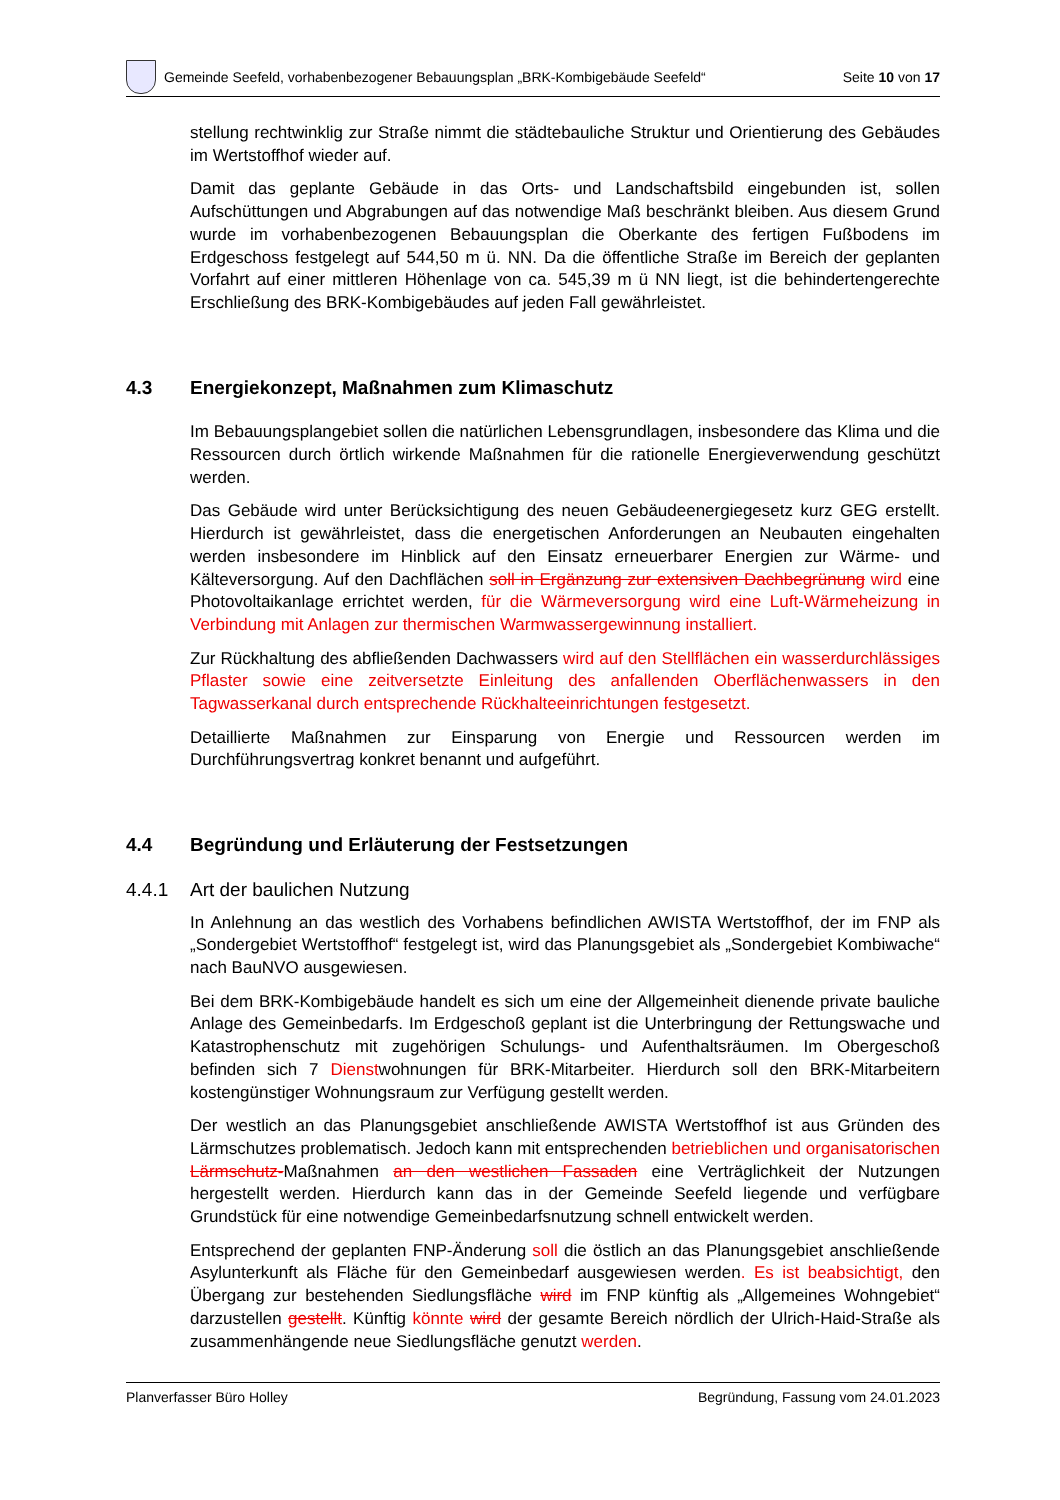Gemeinde Seefeld, vorhabenbezogener Bebauungsplan „BRK-Kombigebäude Seefeld“
Seite 10 von 17
stellung rechtwinklig zur Straße nimmt die städtebauliche Struktur und Orientierung des Gebäudes im Wertstoffhof wieder auf.
Damit das geplante Gebäude in das Orts- und Landschaftsbild eingebunden ist, sollen Aufschüttungen und Abgrabungen auf das notwendige Maß beschränkt bleiben. Aus diesem Grund wurde im vorhabenbezogenen Bebauungsplan die Oberkante des fertigen Fußbodens im Erdgeschoss festgelegt auf 544,50 m ü. NN. Da die öffentliche Straße im Bereich der geplanten Vorfahrt auf einer mittleren Höhenlage von ca. 545,39 m ü NN liegt, ist die behindertengerechte Erschließung des BRK-Kombigebäudes auf jeden Fall gewährleistet.
4.3 Energiekonzept, Maßnahmen zum Klimaschutz
Im Bebauungsplangebiet sollen die natürlichen Lebensgrundlagen, insbesondere das Klima und die Ressourcen durch örtlich wirkende Maßnahmen für die rationelle Energieverwendung geschützt werden.
Das Gebäude wird unter Berücksichtigung des neuen Gebäudeenergiegesetz kurz GEG erstellt. Hierdurch ist gewährleistet, dass die energetischen Anforderungen an Neubauten eingehalten werden insbesondere im Hinblick auf den Einsatz erneuerbarer Energien zur Wärme- und Kälteversorgung. Auf den Dachflächen soll in Ergänzung zur extensiven Dachbegrünung wird eine Photovoltaikanlage errichtet werden, für die Wärmeversorgung wird eine Luft-Wärmeheizung in Verbindung mit Anlagen zur thermischen Warmwassergewinnung installiert.
Zur Rückhaltung des abfließenden Dachwassers wird auf den Stellflächen ein wasserdurchlässiges Pflaster sowie eine zeitversetzte Einleitung des anfallenden Oberflächenwassers in den Tagwasserkanal durch entsprechende Rückhalteeinrichtungen festgesetzt.
Detaillierte Maßnahmen zur Einsparung von Energie und Ressourcen werden im Durchführungsvertrag konkret benannt und aufgeführt.
4.4 Begründung und Erläuterung der Festsetzungen
4.4.1 Art der baulichen Nutzung
In Anlehnung an das westlich des Vorhabens befindlichen AWISTA Wertstoffhof, der im FNP als „Sondergebiet Wertstoffhof“ festgelegt ist, wird das Planungsgebiet als „Sondergebiet Kombiwache“ nach BauNVO ausgewiesen.
Bei dem BRK-Kombigebäude handelt es sich um eine der Allgemeinheit dienende private bauliche Anlage des Gemeinbedarfs. Im Erdgeschoß geplant ist die Unterbringung der Rettungswache und Katastrophenschutz mit zugehörigen Schulungs- und Aufenthaltsräumen. Im Obergeschoß befinden sich 7 Dienstwohnungen für BRK-Mitarbeiter. Hierdurch soll den BRK-Mitarbeitern kostengünstiger Wohnungsraum zur Verfügung gestellt werden.
Der westlich an das Planungsgebiet anschließende AWISTA Wertstoffhof ist aus Gründen des Lärmschutzes problematisch. Jedoch kann mit entsprechenden betrieblichen und organisatorischen Lärmschutz-Maßnahmen an den westlichen Fassaden eine Verträglichkeit der Nutzungen hergestellt werden. Hierdurch kann das in der Gemeinde Seefeld liegende und verfügbare Grundstück für eine notwendige Gemeinbedarfsnutzung schnell entwickelt werden.
Entsprechend der geplanten FNP-Änderung soll die östlich an das Planungsgebiet anschließende Asylunterkunft als Fläche für den Gemeinbedarf ausgewiesen werden. Es ist beabsichtigt, den Übergang zur bestehenden Siedlungsfläche wird im FNP künftig als „Allgemeines Wohngebiet“ darzustellen gestellt. Künftig könnte wird der gesamte Bereich nördlich der Ulrich-Haid-Straße als zusammenhängende neue Siedlungsfläche genutzt werden.
Planverfasser Büro Holley Begründung, Fassung vom 24.01.2023